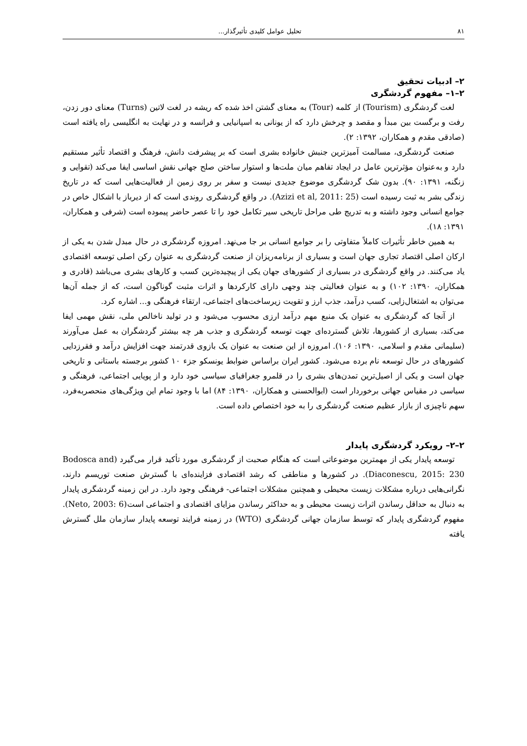۸۱ تحلیل عوامل کلیدی تأثیرگذار...
۲– ادبیات تحقیق
۲–۱– مفهوم گردشگری
لغت گردشگری (Tourism) از کلمه (Tour) به معنای گشتن اخذ شده که ریشه در لغت لاتین (Turns) معنای دور زدن، رفت و برگست بین مبدأ و مقصد و چرخش دارد که از یونانی به اسپانیایی و فرانسه و در نهایت به انگلیسی راه یافته است (صادقی مقدم و همکاران، ۱۳۹۲: ۲).
صنعت گردشگری، مسالمت آمیزترین جنبش خانواده بشری است که بر پیشرفت دانش، فرهنگ و اقتصاد تأثیر مستقیم دارد و به‌عنوان مؤثرترین عامل در ایجاد تفاهم میان ملت‌ها و استوار ساختن صلح جهانی نقش اساسی ایفا می‌کند (تقوایی و زنگنه، ۱۳۹۱: ۹۰). بدون شک گردشگری موضوع جدیدی نیست و سفر بر روی زمین از فعالیت‌هایی است که در تاریخ زندگی بشر به ثبت رسیده است (Azizi et al, 2011: 25). در واقع گردشگری روندی است که از دیرباز با اشکال خاص در جوامع انسانی وجود داشته و به تدریج طی مراحل تاریخی سیر تکامل خود را تا عصر حاضر پیموده است (شرفی و همکاران، ۱۳۹۱: ۱۸).
به همین خاطر تأثیرات کاملاً متفاوتی را بر جوامع انسانی بر جا می‌نهد. امروزه گردشگری در حال مبدل شدن به یکی از ارکان اصلی اقتصاد تجاری جهان است و بسیاری از برنامه‌ریزان از صنعت گردشگری به عنوان رکن اصلی توسعه اقتصادی یاد می‌کنند. در واقع گردشگری در بسیاری از کشورهای جهان یکی از پیچیده‌ترین کسب و کارهای بشری می‌باشد (قادری و همکاران، ۱۳۹۰: ۱۰۲) و به عنوان فعالیتی چند وجهی دارای کارکردها و اثرات مثبت گوناگون است، که از جمله آن‌ها می‌توان به اشتغال‌زایی، کسب درآمد، جذب ارز و تقویت زیرساخت‌های اجتماعی، ارتقاء فرهنگی و... اشاره کرد.
از آنجا که گردشگری به عنوان یک منبع مهم درآمد ارزی محسوب می‌شود و در تولید ناخالص ملی، نقش مهمی ایفا می‌کند، بسیاری از کشورها، تلاش گسترده‌ای جهت توسعه گردشگری و جذب هر چه بیشتر گردشگران به عمل می‌آورند (سلیمانی مقدم و اسلامی، ۱۳۹۰: ۱۰۶). امروزه از این صنعت به عنوان یک بازوی قدرتمند جهت افزایش درآمد و فقرزدایی کشورهای در حال توسعه نام برده می‌شود. کشور ایران براساس ضوابط یونسکو جزء ۱۰ کشور برجسته باستانی و تاریخی جهان است و یکی از اصیل‌ترین تمدن‌های بشری را در قلمرو جغرافیای سیاسی خود دارد و از پویایی اجتماعی، فرهنگی و سیاسی در مقیاس جهانی برخوردار است (ابوالحسنی و همکاران، ۱۳۹۰: ۸۴) اما با وجود تمام این ویژگی‌های منحصربه‌فرد، سهم ناچیزی از بازار عظیم صنعت گردشگری را به خود اختصاص داده است.
۲–۲– رویکرد گردشگری پایدار
توسعه پایدار یکی از مهمترین موضوعاتی است که هنگام صحبت از گردشگری مورد تأکید قرار می‌گیرد (Bodosca and Diaconescu, 2015: 230). در کشورها و مناطقی که رشد اقتصادی فزاینده‌ای با گسترش صنعت توریسم دارند، نگرانی‌هایی درباره مشکلات زیست محیطی و همچنین مشکلات اجتماعی- فرهنگی وجود دارد. در این زمینه گردشگری پایدار به دنبال به حداقل رساندن اثرات زیست محیطی و به حداکثر رساندن مزایای اقتصادی و اجتماعی است(Neto, 2003: 6). مفهوم گردشگری پایدار که توسط سازمان جهانی گردشگری (WTO) در زمینه فرایند توسعه پایدار سازمان ملل گسترش یافته